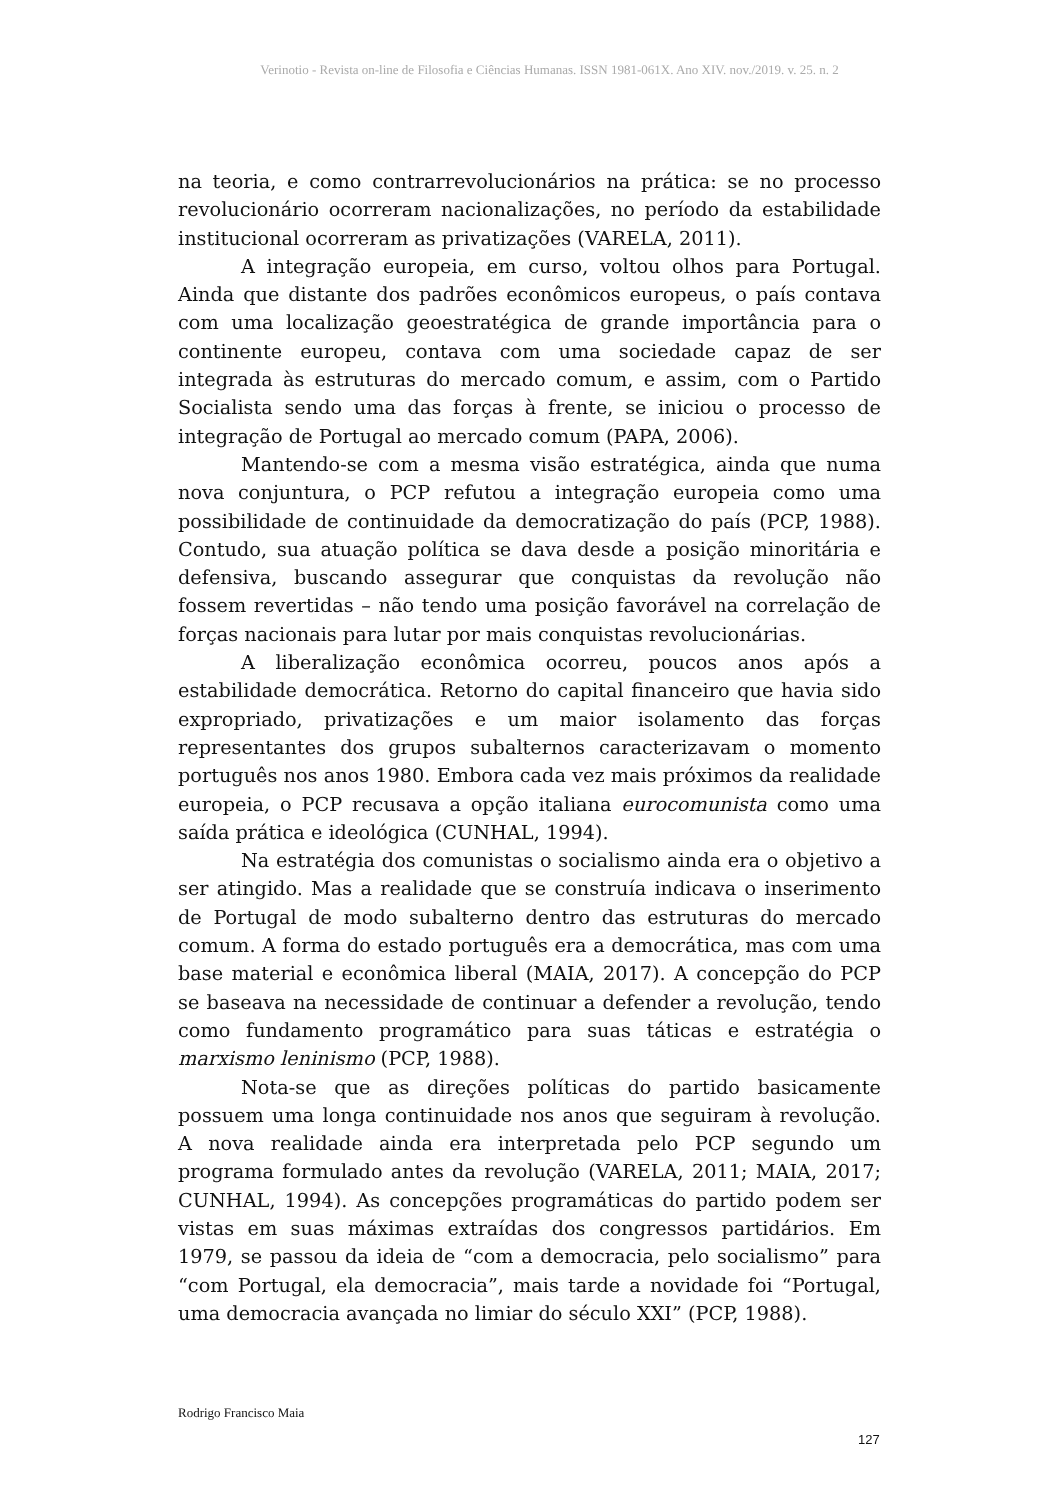Verinotio - Revista on-line de Filosofia e Ciências Humanas. ISSN 1981-061X. Ano XIV. nov./2019. v. 25. n. 2
na teoria, e como contrarrevolucionários na prática: se no processo revolucionário ocorreram nacionalizações, no período da estabilidade institucional ocorreram as privatizações (VARELA, 2011).
A integração europeia, em curso, voltou olhos para Portugal. Ainda que distante dos padrões econômicos europeus, o país contava com uma localização geoestratégica de grande importância para o continente europeu, contava com uma sociedade capaz de ser integrada às estruturas do mercado comum, e assim, com o Partido Socialista sendo uma das forças à frente, se iniciou o processo de integração de Portugal ao mercado comum (PAPA, 2006).
Mantendo-se com a mesma visão estratégica, ainda que numa nova conjuntura, o PCP refutou a integração europeia como uma possibilidade de continuidade da democratização do país (PCP, 1988). Contudo, sua atuação política se dava desde a posição minoritária e defensiva, buscando assegurar que conquistas da revolução não fossem revertidas – não tendo uma posição favorável na correlação de forças nacionais para lutar por mais conquistas revolucionárias.
A liberalização econômica ocorreu, poucos anos após a estabilidade democrática. Retorno do capital financeiro que havia sido expropriado, privatizações e um maior isolamento das forças representantes dos grupos subalternos caracterizavam o momento português nos anos 1980. Embora cada vez mais próximos da realidade europeia, o PCP recusava a opção italiana eurocomunista como uma saída prática e ideológica (CUNHAL, 1994).
Na estratégia dos comunistas o socialismo ainda era o objetivo a ser atingido. Mas a realidade que se construía indicava o inserimento de Portugal de modo subalterno dentro das estruturas do mercado comum. A forma do estado português era a democrática, mas com uma base material e econômica liberal (MAIA, 2017). A concepção do PCP se baseava na necessidade de continuar a defender a revolução, tendo como fundamento programático para suas táticas e estratégia o marxismo leninismo (PCP, 1988).
Nota-se que as direções políticas do partido basicamente possuem uma longa continuidade nos anos que seguiram à revolução. A nova realidade ainda era interpretada pelo PCP segundo um programa formulado antes da revolução (VARELA, 2011; MAIA, 2017; CUNHAL, 1994). As concepções programáticas do partido podem ser vistas em suas máximas extraídas dos congressos partidários. Em 1979, se passou da ideia de “com a democracia, pelo socialismo” para “com Portugal, ela democracia”, mais tarde a novidade foi “Portugal, uma democracia avançada no limiar do século XXI” (PCP, 1988).
Rodrigo Francisco Maia
127